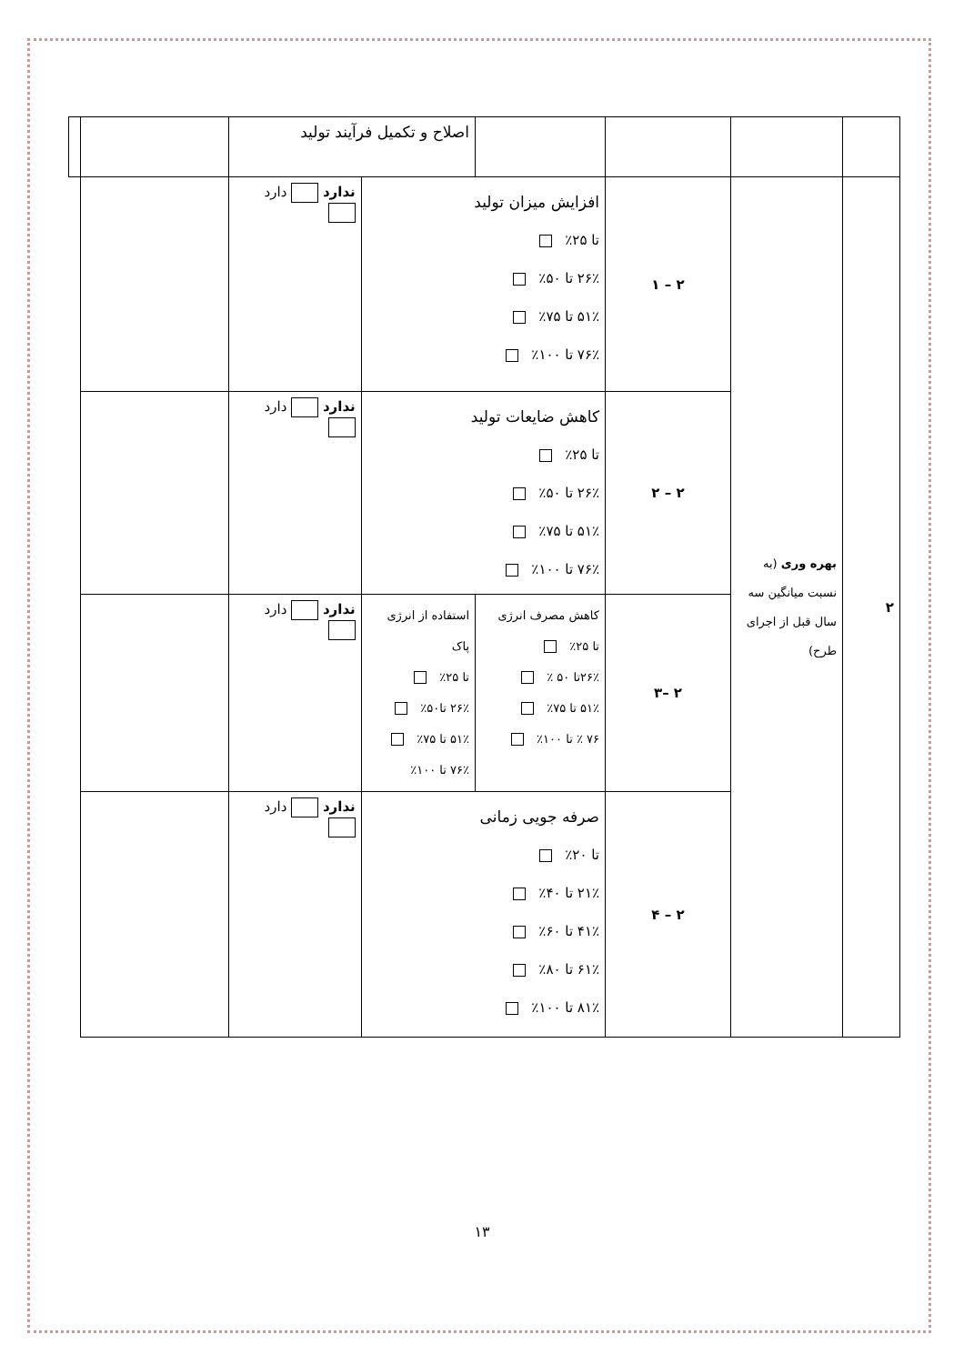| | | | | اصلاح و تکمیل فرآیند تولید | | | |
| ۲ | بهره وری (به نسبت میانگین سه سال قبل از اجرای طرح) | ۲ – ۱ | افزایش میزان تولید تا ۲۵٪ ۲۶٪ تا ۵۰٪ ۵۱٪ تا ۷۵٪ ۷۶٪ تا ۱۰۰٪ | | ندارد دارد | | |
| | | ۲ – ۲ | کاهش ضایعات تولید تا ۲۵٪ ۲۶٪ تا ۵۰٪ ۵۱٪ تا ۷۵٪ ۷۶٪ تا ۱۰۰٪ | | ندارد دارد | | |
| | | ۲ –۳ | کاهش مصرف انرژی تا ۲۵٪ ۲۶٪تا ۵۰ ٪ ۵۱٪ تا ۷۵٪ ۷۶ ٪ تا ۱۰۰٪ | استفاده از انرژی پاک تا ۲۵٪ ۲۶٪ تا۵۰٪ ۵۱٪ تا ۷۵٪ ۷۶٪ تا ۱۰۰٪ | ندارد دارد | | |
| | | ۲ – ۴ | صرفه جویی زمانی تا ۲۰٪ ۲۱٪ تا ۴۰٪ ۴۱٪ تا ۶۰٪ ۶۱٪ تا ۸۰٪ ۸۱٪ تا ۱۰۰٪ | | ندارد دارد | | |
۱۳